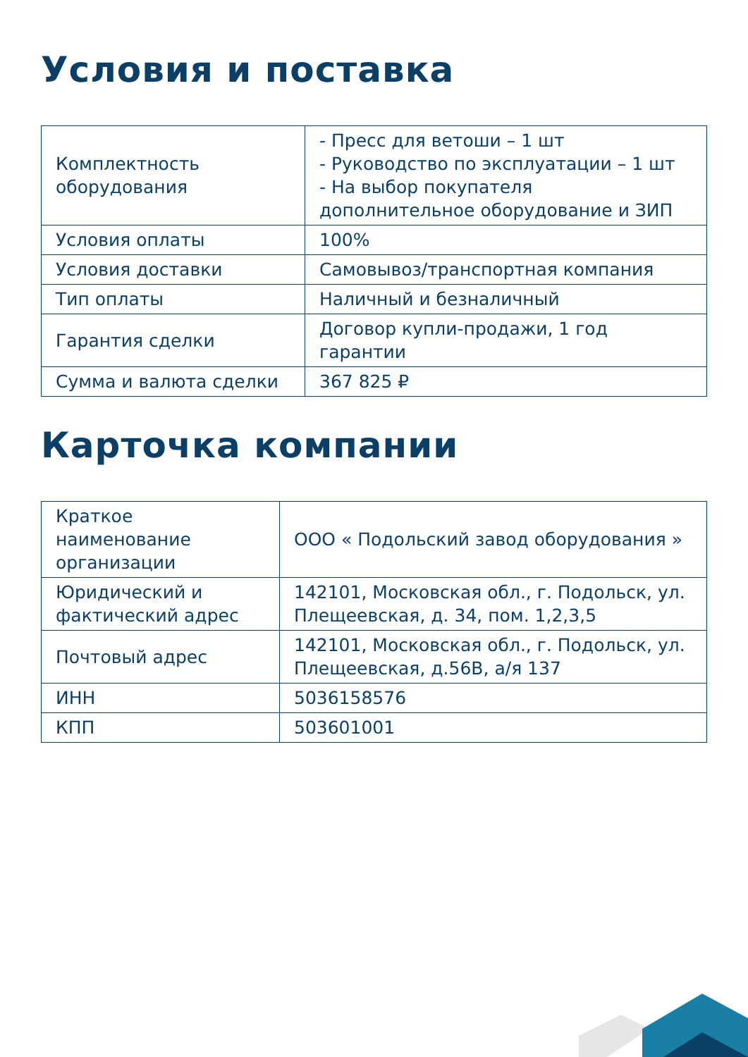Условия и поставка
| Комплектность оборудования | - Пресс для ветоши – 1 шт - Руководство по эксплуатации – 1 шт - На выбор покупателя дополнительное оборудование и ЗИП |
| Условия оплаты | 100% |
| Условия доставки | Самовывоз/транспортная компания |
| Тип оплаты | Наличный и безналичный |
| Гарантия сделки | Договор купли-продажи, 1 год гарантии |
| Сумма и валюта сделки | 367 825 ₽ |
Карточка компании
| Краткое наименование организации | ООО « Подольский завод оборудования » |
| Юридический и фактический адрес | 142101, Московская обл., г. Подольск, ул. Плещеевская, д. 34, пом. 1,2,3,5 |
| Почтовый адрес | 142101, Московская обл., г. Подольск, ул. Плещеевская, д.56В, а/я 137 |
| ИНН | 5036158576 |
| КПП | 503601001 |